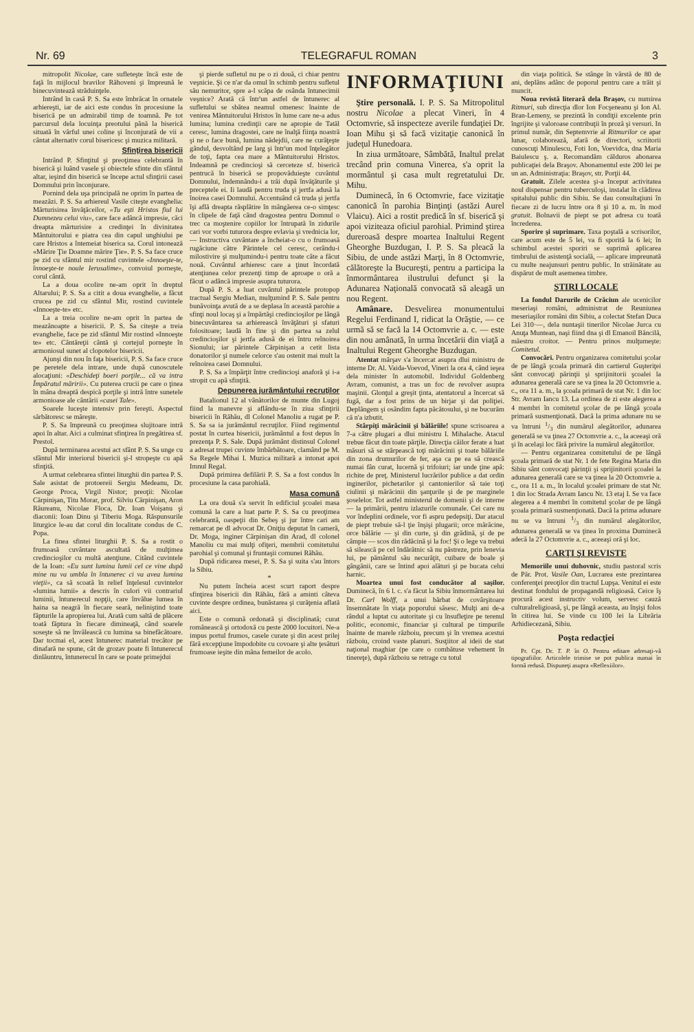Nr. 69 TELEGRAFUL ROMAN 3
mitropolit Nicolae, care sufleteşte încă este de faţă în mijlocul bravilor Răhoveni şi împreună le binecuvintează străduinţele.
Intrând în casă P. S. Sa este îmbrăcat în ornatele arhiereşti, iar de aici este condus în procesiune la biserică pe un admirabil timp de toamnă. Pe tot parcursul dela locuinţa preotului până la biserică situată în vârful unei coline şi înconjurată de vii a cântat alternativ corul bisericesc şi muzica militară.
Sfinţirea bisericii
Intrând P. Sfinţitul şi preoţimea celebrantă în biserică şi luând vasele şi obiectele sfinte din sfântul altar, ieşind din biserică se începe actul sfinţirii casei Domnului prin înconjurare.
Pornind dela uşa principală ne oprim în partea de meazăzi. P. S. Sa arhiereul Vasile citeşte evanghelia: Mărturisirea învăţăceilor, «Tu eşti Hristos fiul lui Dumnezeu celui viu», care face adâncă impresie, căci dreapta mărturisire a credinţei în divinitatea Mântuitorului e piatra cea din capul unghiului pe care Hristos a întemeiat biserica sa. Corul intonează «Mărire Ţie Doamne mărire Ţie». P. S. Sa face cruce pe zid cu sfântul mir rostind cuvintele «Innoeşte-te, înnoeşte-te noule Ierusalime», convoiul porneşte, corul cântă.
La a doua ocolire ne-am oprit în dreptul Altarului; P. S. Sa a citit a doua evanghelie, a făcut crucea pe zid cu sfântul Mir, rostind cuvintele «Innoeşte-te» etc.
La a treia ocolire ne-am oprit în partea de meazănoapte a bisericii. P. S. Sa citeşte a treia evanghelie, face pe zid sfântul Mir rostind «Innoeşte te» etc. Cântăreţii cântă şi cortejul porneşte în armoniosul sunet al clopotelor bisericii.
Ajunşi din nou în faţa bisericii, P. S. Sa face cruce pe peretele dela intrare, unde după cunoscutele alocaţiuni: «Deschideţi boeri porţile... că va intra Împăratul măririi». Cu puterea crucii pe care o ţinea în mâna dreaptă despică porţile şi intră între sunetele armonioase ale cântării «casei Tale».
Soarele luceşte intensiv prin fereşti. Aspectul sărbătoresc se măreşte.
P. S. Sa împreună cu preoţimea slujitoare intră apoi în altar. Aici a culminat sfinţirea în pregătirea sf. Prestol.
După terminarea acestui act sfânt P. S. Sa unge cu sfântul Mir interiorul bisericii şi-l stropeşte cu apă sfinţită.
A urmat celebrarea sfintei liturghii din partea P. S. Sale asistat de protoereii Sergiu Medeanu, Dr. George Proca, Virgil Nistor; preoţii: Nicolae Cărpinişan, Titu Morar, prof. Silviu Cărpinişan, Aron Răureanu, Nicolae Floca, Dr. Ioan Voişanu şi diaconii: Ioan Dinu şi Tiberiu Moga. Răspunsurile liturgice le-au dat corul din localitate condus de C. Popa.
La finea sfintei liturghii P. S. Sa a rostit o frumoasă cuvântare ascultată de mulţimea credincioşilor cu multă atenţiune. Citând cuvintele de la Ioan: «Eu sunt lumina lumii cel ce vine după mine nu va umbla în întunerec ci va avea lumina vieţii», ca să scoată în relief înţelesul cuvintelor «lumina lumii» a descris în culori vii contrariul luminii, întunerecul nopţii, care învălue lumea în haina sa neagră în fiecare seară, neliniştind toate făpturile la apropierea lui. Arată cum saltă de plăcere toată făptura în fiecare dimineaţă, când soarele soseşte să ne învălească cu lumina sa binefăcătoare. Dar tocmai el, acest întunerec material trecător pe dinafară ne spune, cât de grozav poate fi întunerecul dinlăuntru, întunerecul în care se poate primejdui
şi pierde sufletul nu pe o zi două, ci chiar pentru veşnicie. Şi ce n'ar da omul în schimb pentru sufletul său nemuritor, spre a-l scăpa de osânda întunecimii veşnice? Arată că într'un astfel de întunerec al sufletului se sbătea neamul omenesc înainte de venirea Mântuitorului Hristos în lume care ne-a adus lumina; lumina credinţii care ne apropie de Tatăl ceresc, lumina dragostei, care ne înalţă fiinţa noastră şi ne o face bună, lumina nădejdii, care ne curăţeşte gândul, desvoltând pe larg şi într'un mod înţelegător de toţi, fapta cea mare a Mântuitorului Hristos. Indeamnă pe credincioşi să cerceteze sf. biserică pentrucă în biserică se propovăduieşte cuvântul Domnului, îndemnându-i a trăi după învăţăturile şi preceptele ei. Ii laudă pentru truda şi jertfa adusă la înoirea casei Domnului. Accentuând că truda şi jertfa îşi află dreapta răsplătire în mângăerea ce-o simţesc în clipele de faţă când dragostea pentru Domnul o trec ca moştenire copiilor lor întrupată în zidurile cari vor vorbi tuturora despre evlavia şi vrednicia lor, — Instructiva cuvântare a încheiat-o cu o frumoasă rugăciune către Părintele cel ceresc, cerându-i milostivire şi mulţumindu-i pentru toate câte a făcut nouă. Cuvântul arhieresc care a ţinut încordată atenţiunea celor prezenţi timp de aproape o oră a făcut o adâncă impresie asupra tuturora.
După P. S. a luat cuvântul părintele protopop tractual Sergiu Median, mulţumind P. S. Sale pentru bunăvoinţa avută de a se deplasa în această parohie a sfinţi noul locaş şi a împărtăşi credincioşilor pe lângă binecuvântarea sa arhierească învăţături şi sfaturi folositoare; laudă în fine şi din partea sa zelul credincioşilor şi jertfa adusă de ei întru reînoirea Sionului; iar părintele Cărpinişan a cetit lista donatorilor şi numele celorce s'au ostenit mai mult la reînoirea casei Domnului.
P. S. Sa a împărţit între credincioşi anaforă şi i-a stropit cu apă sfinţită.
Depunerea jurământului recruţilor
Batalionul 12 al vânătorilor de munte din Lugoj fiind la manevre şi aflându-se în ziua sfinţirii bisericii în Răhău, dl Colonel Manoliu a rugat pe P. S. Sa sa ia jurământul recruţilor. Fiind regimentul postat în curtea bisericii, jurământul a fost depus în prezenţa P. S. Sale. După jurământ distinsul Colonel a adresat trupei cuvinte îmbărbătoare, clamând pe M. Sa Regele Mihai I. Muzica militară a intonat apoi Imnul Regal.
După primirea defilării P. S. Sa a fost condus în procesiune la casa parohială.
Masa comună
La ora două s'a servit în edificiul şcoalei masa comună la care a luat parte P. S. Sa cu preoţimea celebrantă, oaspeţii din Sebeş şi jur între cari am remarcat pe dl advocat Dr. Oniţiu deputat în cameră, Dr. Moga, inginer Cărpinişan din Arad, dl colonel Manoliu cu mai mulţi ofiţeri, membrii comitetului parohial şi comunal şi fruntaşii comunei Răhău.
După ridicarea mesei, P. S. Sa şi suita s'au întors la Sibiu.
*
Nu putem încheia acest scurt raport despre sfinţirea bisericii din Răhău, fără a aminti câteva cuvinte despre ordinea, bunăstarea şi curăţenia aflată aici.
Este o comună ordonată şi disciplinată; curat românească şi ortodoxă cu peste 2000 locuitori. Ne-a impus portul frumos, casele curate şi din acest prilej fără excepţiune împodobite cu covoare şi alte ţesături frumoase ieşite din mâna femeilor de acolo.
INFORMAŢIUNI
Ştire personală. I. P. S. Sa Mitropolitul nostru Nicolae a plecat Vineri, în 4 Octomvrie, să inspecteze averile fundaţiei Dr. Ioan Mihu şi să facă vizitaţie canonică în judeţul Hunedoara.
In ziua următoare, Sâmbătă, Inaltul prelat trecând prin comuna Vinerea, s'a oprit la mormântul şi casa mult regretatului Dr. Mihu.
Duminecă, în 6 Octomvrie, face vizitaţie canonică în parohia Binţinţi (astăzi Aurel Vlaicu). Aici a rostit predică în sf. biserică şi apoi viziteaza oficiul parohial. Primind ştirea dureroasă despre moartea Inaltului Regent Gheorghe Buzdugan, I. P. S. Sa pleacă la Sibiu, de unde astăzi Marţi, în 8 Octomvrie, călătoreşte la Bucureşti, pentru a participa la înmormântarea ilustrului defunct şi la Adunarea Naţională convocată să aleagă un nou Regent.
Amânare. Desvelirea monumentului Regelui Ferdinand I, ridicat la Orăştie, — ce urmă să se facă la 14 Octomvrie a. c. — este din nou amânată, în urma încetării din viaţă a Inaltului Regent Gheorghe Buzdugan.
Atentat mârşav s'a încercat asupra dlui ministru de interne Dr. Al. Vaida-Voevod, Vineri la ora 4, când ieşea dela minister în automobil. Individul Goldenberg Avram, comunist, a tras un foc de revolver asupra maşinii. Glonţul a greşit ţinta, atentatorul a încercat să fugă, dar a fost prins de un birjar şi dat poliţiei. Deplângem şi osândim fapta păcătosului, şi ne bucurăm că n'a izbutit.
Stârpiţi mărăcinii şi bălăriile! spune scrisoarea a 7-a către plugari a dlui ministru I. Mihalache. Atacul trebue făcut din toate părţile. Direcţia căilor ferate a luat măsuri să se stârpească toţi mărăcinii şi toate bălăriile din zona drumurilor de fer, aşa ca pe ea să crească numai fân curat, lucernă şi trifoiuri; iar unde ţine apă: richite de preţ. Ministerul lucrărilor publice a dat ordin inginerilor, pichetarilor şi cantonierilor să taie toţi ciulinii şi mărăcinii din şanţurile şi de pe marginele şoselelor. Tot astfel ministerul de domenii şi de interne — la primării, pentru izlazurile comunale. Cei care nu vor îndeplini ordinele, vor fi aspru pedepsiţi. Dar atacul de piept trebuie să-l ţie înşişi plugarii; orce mărăcine, orce bălărie — şi din curte, şi din grădină, şi de pe câmpie — scos din rădăcină şi la foc! Şi o lege va trebui să silească pe cel îndărătnic să nu păstreze, prin lenevia lui, pe pământul său necurăţit, cuibare de boale şi gângănii, care se întind apoi alături şi pe bucata celui harnic.
Moartea unui fost conducător al saşilor. Duminecă, în 6 l. c. s'a făcut la Sibiu înmormântarea lui Dr. Carl Wolff, a unui bărbat de covârşitoare însemnătate în viaţa poporului săsesc. Mulţi ani de-a rândul a luptat cu autoritate şi cu însufleţire pe terenul politic, economic, financiar şi cultural pe timpurile înainte de marele războiu, precum şi în vremea acestui războiu, croind vaste planuri. Susţiitor al ideii de stat naţional maghiar (pe care o combătuse vehement în tinereţe), după războiu se retrage cu totul
din viaţa politică. Se stânge în vârstă de 80 de ani, deplâns adânc de poporul pentru care a trăit şi muncit.
Noua revistă literară dela Braşov, cu numirea Ritmuri, sub direcţia dlor Ion Focşeneanu şi Ion Al. Bran-Lemeny, se prezintă în condiţii excelente prin îngrijite şi valoroase contribuţii în proză şi versuri. In primul număr, din Septemvrie al Ritmurilor ce apar lunar, colaborează, afară de directori, scriitorii cunoscuţi Minulescu, Foti Ion, Voevidca, dna Maria Baiulescu ş. a. Recomandăm călduros abonarea publicaţiei dela Braşov. Abonamentul este 200 lei pe un an. Administraţia: Braşov, str. Porţii 44.
Gratuit. Zilele acestea şi-a început activitatea noul dispensar pentru tuberculoşi, instalat în clădirea spitalului public din Sibiu. Se dau consultaţiuni în fiecare zi de lucru între ora 8 şi 10 a. m. în mod gratuit. Bolnavii de piept se pot adresa cu toată încrederea.
Sporire şi suprimare. Taxa poştală a scrisorilor, care acum este de 5 lei, va fi sporită la 6 lei; în schimbul acestei sporiri se suprimă aplicarea timbrului de asistenţă socială, — aplicare impreunată cu multe neajunsuri pentru public. In străinătate au dispărut de mult asemenea timbre.
ŞTIRI LOCALE
La fondul Darurile de Crăciun ale ucenicilor meseriaşi români, administrat de Reuniunea meseriaşilor români din Sibiu, a colectat Stefan Duca Lei 310·—, dela nuntaşii tinerilor Nicolae Jurca cu Anuţa Muntean, naşi fiind dna şi dl Emanoil Băncilă, măestru croitor. — Pentru prinos mulţumeşte: Comitetul.
Convocări. Pentru organizarea comitetului şcolar de pe lângă şcoala primară din cartierul Guşteriţei sânt convocaţi părinţii şi sprijinitorii şcoalei la adunarea generală care se va ţinea la 20 Octomvrie a. c., ora 11 a. m., la şcoala primară de stat Nr. 1 din loc Str. Avram Iancu 13. La ordinea de zi este alegerea a 4 membri în comitetul şcolar de pe lângă şcoala primară susmenţionată. Dacă la prima adunare nu se va întruni 1/3 din numărul alegătorilor, adunarea generală se va ţinea 27 Octomvrie a. c., la aceeaşi oră şi în acelaşi loc fără privire la numărul alegătorilor.
— Pentru organizarea comitetului de pe lângă şcoala primară de stat Nr. 1 de fete Regina Maria din Sibiu sânt convocaţi părinţii şi sprijinitorii şcoalei la adunarea generală care se va ţinea la 20 Octomvrie a. c., ora 11 a. m., în localul şcoalei primare de stat Nr. 1 din loc Strada Avram Iancu Nr. 13 etaj I. Se va face alegerea a 4 membri în comitetul şcolar de pe lângă şcoala primară susmenţionată. Dacă la prima adunare nu se va întruni 1/3 din numărul alegătorilor, adunarea generală se va ţinea în proxima Duminecă adecă la 27 Octomvrie a. c., aceeaşi oră şi loc.
CARŢI ŞI REVISTE
Memoriile unui duhovnic, studiu pastoral scris de Păr. Prot. Vasile Oan, Lucrarea este prezintarea conferenţei preoţilor din tractul Lupşa. Venitul ei este destinat fondului de propagandă religioasă. Ceice îş procură acest instructiv volum, servesc cauză culturalreligioasă, şi, pe lângă aceasta, au înşişi folos în citirea lui. Se vinde cu 100 lei la Librăria Arhidiecezană, Sibiu.
Poşta redacţiei
Pr. Cpt. Dr. T. P. în O. Pentru editare adresaţi-vă tipografiilor. Articolele trimise se pot publica numai în formă redusă. Dispuneţi asupra «Reflexiilor».